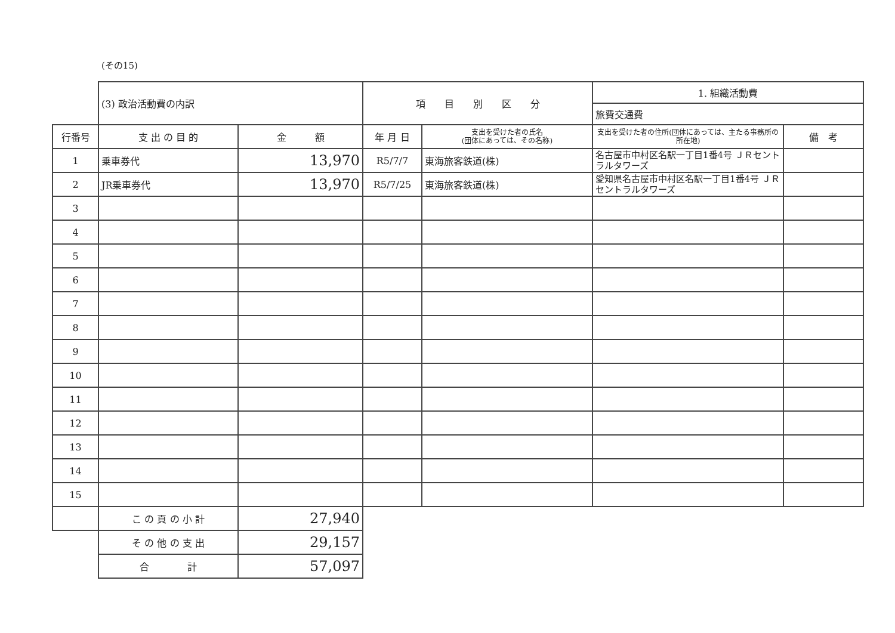(その15)
| | (3) 政治活動費の内訳 | | 項 目 別 区 分 | | 1. 組織活動費 | |
| | | | | | 旅費交通費 | |
| 行番号 | 支 出 の 目 的 | 金 額 | 年 月 日 | 支出を受けた者の氏名 (団体にあっては、その名称) | 支出を受けた者の住所(団体にあっては、主たる事務所の所在地) | 備 考 |
| 1 | 乗車券代 | 13,970 | R5/7/7 | 東海旅客鉄道(株) | 名古屋市中村区名駅一丁目1番4号 ＪＲセントラルタワーズ | |
| 2 | JR乗車券代 | 13,970 | R5/7/25 | 東海旅客鉄道(株) | 愛知県名古屋市中村区名駅一丁目1番4号 ＪＲセントラルタワーズ | |
| 3 | | | | | | |
| 4 | | | | | | |
| 5 | | | | | | |
| 6 | | | | | | |
| 7 | | | | | | |
| 8 | | | | | | |
| 9 | | | | | | |
| 10 | | | | | | |
| 11 | | | | | | |
| 12 | | | | | | |
| 13 | | | | | | |
| 14 | | | | | | |
| 15 | | | | | | |
| | こ の 頁 の 小 計 | 27,940 | | | | |
| | そ の 他 の 支 出 | 29,157 | | | | |
| | 合 計 | 57,097 | | | | |